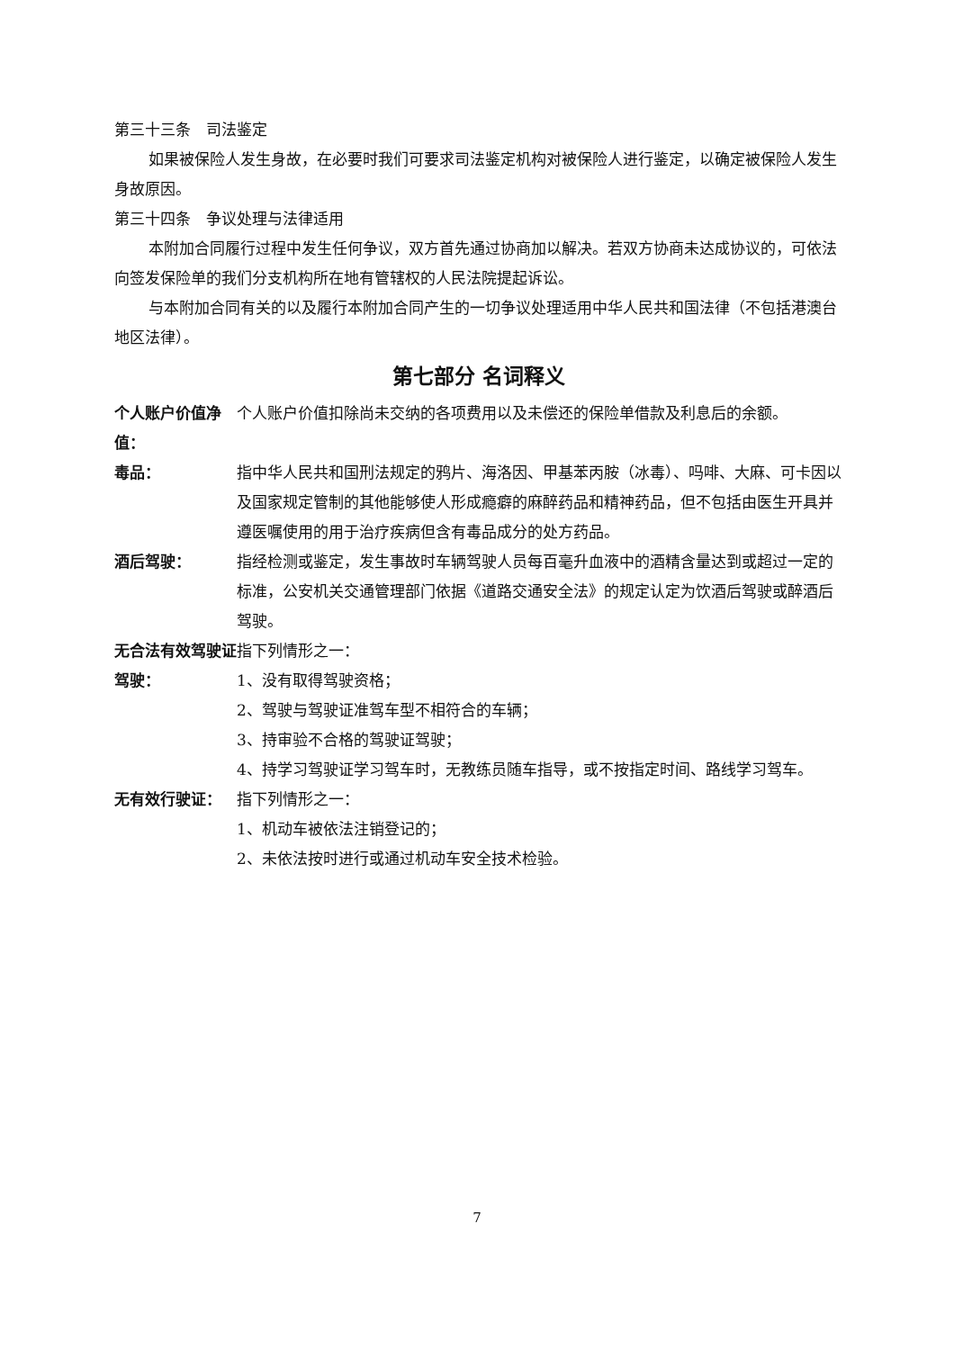第三十三条　司法鉴定
如果被保险人发生身故，在必要时我们可要求司法鉴定机构对被保险人进行鉴定，以确定被保险人发生身故原因。
第三十四条　争议处理与法律适用
本附加合同履行过程中发生任何争议，双方首先通过协商加以解决。若双方协商未达成协议的，可依法向签发保险单的我们分支机构所在地有管辖权的人民法院提起诉讼。
与本附加合同有关的以及履行本附加合同产生的一切争议处理适用中华人民共和国法律（不包括港澳台地区法律）。
第七部分 名词释义
个人账户价值净值：
个人账户价值扣除尚未交纳的各项费用以及未偿还的保险单借款及利息后的余额。
毒品： 指中华人民共和国刑法规定的鸦片、海洛因、甲基苯丙胺（冰毒）、吗啡、大麻、可卡因以及国家规定管制的其他能够使人形成瘾癖的麻醉药品和精神药品，但不包括由医生开具并遵医嘱使用的用于治疗疾病但含有毒品成分的处方药品。
酒后驾驶： 指经检测或鉴定，发生事故时车辆驾驶人员每百毫升血液中的酒精含量达到或超过一定的标准，公安机关交通管理部门依据《道路交通安全法》的规定认定为饮酒后驾驶或醉酒后驾驶。
无合法有效驾驶证驾驶：
指下列情形之一：
1、没有取得驾驶资格；
2、驾驶与驾驶证准驾车型不相符合的车辆；
3、持审验不合格的驾驶证驾驶；
4、持学习驾驶证学习驾车时，无教练员随车指导，或不按指定时间、路线学习驾车。
无有效行驶证： 指下列情形之一：
1、机动车被依法注销登记的；
2、未依法按时进行或通过机动车安全技术检验。
7